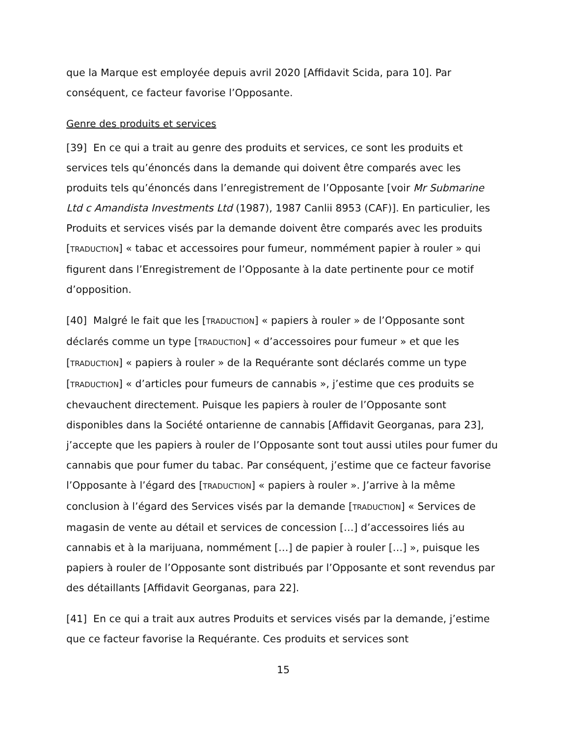que la Marque est employée depuis avril 2020 [Affidavit Scida, para 10]. Par conséquent, ce facteur favorise l’Opposante.
Genre des produits et services
[39] En ce qui a trait au genre des produits et services, ce sont les produits et services tels qu’énoncés dans la demande qui doivent être comparés avec les produits tels qu’énoncés dans l’enregistrement de l’Opposante [voir Mr Submarine Ltd c Amandista Investments Ltd (1987), 1987 Canlii 8953 (CAF)]. En particulier, les Produits et services visés par la demande doivent être comparés avec les produits [TRADUCTION] « tabac et accessoires pour fumeur, nommément papier à rouler » qui figurent dans l’Enregistrement de l’Opposante à la date pertinente pour ce motif d’opposition.
[40] Malgré le fait que les [TRADUCTION] « papiers à rouler » de l’Opposante sont déclarés comme un type [TRADUCTION] « d’accessoires pour fumeur » et que les [TRADUCTION] « papiers à rouler » de la Requérante sont déclarés comme un type [TRADUCTION] « d’articles pour fumeurs de cannabis », j’estime que ces produits se chevauchent directement. Puisque les papiers à rouler de l’Opposante sont disponibles dans la Société ontarienne de cannabis [Affidavit Georganas, para 23], j’accepte que les papiers à rouler de l’Opposante sont tout aussi utiles pour fumer du cannabis que pour fumer du tabac. Par conséquent, j’estime que ce facteur favorise l’Opposante à l’égard des [TRADUCTION] « papiers à rouler ». J’arrive à la même conclusion à l’égard des Services visés par la demande [TRADUCTION] « Services de magasin de vente au détail et services de concession […] d’accessoires liés au cannabis et à la marijuana, nommément […] de papier à rouler […] », puisque les papiers à rouler de l’Opposante sont distribués par l’Opposante et sont revendus par des détaillants [Affidavit Georganas, para 22].
[41] En ce qui a trait aux autres Produits et services visés par la demande, j’estime que ce facteur favorise la Requérante. Ces produits et services sont
15